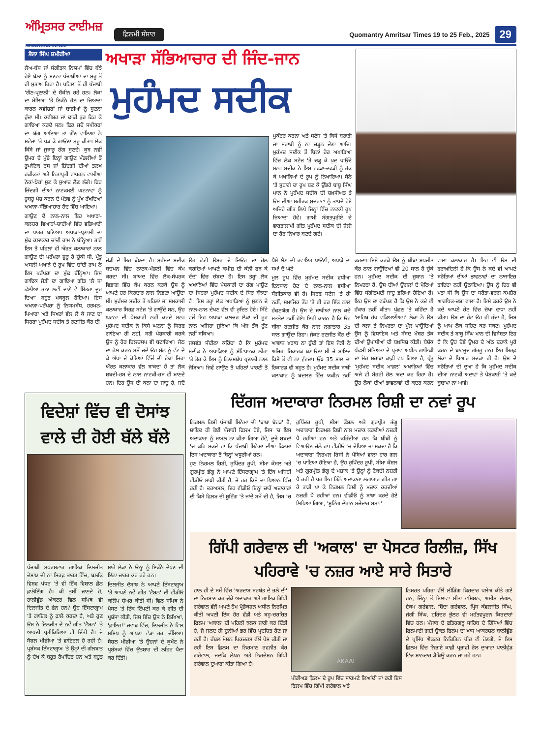ਅੰਮ੍ਰਿਤਸਰ ਟਾਈਮਜ਼ AMRITSAR TIMES
ਫ਼ਿਲਮੀ ਸੰਸਾਰ
Quomantry Amritsar Times 19 to 25 Feb., 2025
29
ਭੋਲਾ ਸਿੰਘ ਸ਼ਮੀਰੀਆ
ਲੈਅ-ਬੱਧ ਜਾਂ ਸੰਗੀਤਕ ਨਿਯਮਾਂ ਵਿੱਚ ਬੱਝੇ ਹੋਏ ਬੋਲਾਂ ਨੂੰ ਸੁਣਨਾ ਪੰਜਾਬੀਆਂ ਦਾ ਸ਼ੁਰੂ ਤੋਂ ਹੀ ਸੁਭਾਅ ਰਿਹਾ ਹੈ। ਪਹਿਲਾਂ ਤੋਂ ਹੀ ਪੰਜਾਬੀ 'ਗੌਣ-ਪ੍ਰਣਾਲੀ' ਦੇ ਸ਼ੌਕੀਨ ਰਹੇ ਹਨ। ਲੋਕਾਂ ਦਾ ਮੇਲਿਆਂ 'ਤੇ ਇਕੱਠੇ ਹੋਣ ਦਾ ਜ਼ਿਆਦਾ ਕਾਰਨ ਕਵੀਸ਼ਰਾਂ ਜਾਂ ਢਾਡੀਆਂ ਨੂੰ ਸੁਣਨਾ ਹੁੰਦਾ ਸੀ। ਕਵੀਸ਼ਰ ਜਾਂ ਢਾਡੀ ਤੁਰ ਫਿਰ ਕੇ ਗਾਇਆ ਕਰਦੇ ਸਨ। ਫਿਰ ਜਦੋਂ ਸਪੀਕਰਾਂ ਦਾ ਯੁੱਗ ਆਇਆ ਤਾਂ ਗੌਣ ਵਾਲਿਆਂ ਨੇ ਸਟੇਜਾਂ 'ਤੇ ਖੜ ਕੇ ਗਾਉਣਾ ਸ਼ੁਰੂ ਕੀਤਾ। ਲੋਕ ਕਿੱਸੇ ਜਾਂ ਜੁਝਾਰੂ ਰੰਗ ਸੁਣਦੇ। ਕੁਝ ਨਵੀਂ ਉਮਰ ਦੇ ਮੁੰਡੇ ਇਨ੍ਹਾਂ ਗਾਉਣ ਮੰਡਲੀਆਂ ਤੋਂ ਰੁਮਾਂਟਿਕ ਰਸ ਜਾਂ ਜ਼ਿੰਦਗੀ ਦੀਆਂ ਤਲਖ ਹਕੀਕਤਾਂ ਅਤੇ ਨਿਤਾਪ੍ਰਤੀ ਵਾਪਰਨ ਵਾਲੀਆਂ ਨੋਕਾਂ-ਝੋਕਾਂ ਸੁਣ ਕੇ ਸੁਆਦ ਲੈਣ ਲੱਗੇ। ਫਿਰ ਜ਼ਿੰਦਗੀ ਦੀਆਂ ਨਾਟਕਮਈ ਘਟਨਾਵਾਂ ਨੂੰ ਹੂਬਹੂ ਪੇਸ਼ ਕਰਨ ਦੇ ਮੰਤਵ ਨੂੰ ਮੁੱਖ ਰੱਖਦਿਆਂ ਅਖਾੜਾ-ਸੱਭਿਆਚਾਰ ਹੋਂਦ ਵਿੱਚ ਆਇਆ।
ਗਾਉਣ ਦੇ ਨਾਲ-ਨਾਲ ਇਹ ਅਖਾੜਾ-ਕਲਚਰ ਵਿਆਹਾਂ-ਸ਼ਾਦੀਆਂ ਵਿੱਚ ਵਡਿਆਈ ਦਾ ਪਾਤਰ ਬਣਿਆ। ਅਖਾੜਾ-ਪ੍ਰਣਾਲੀ ਦਾ ਮੁੱਢ ਕਲਾਕਾਰ ਚਾਂਦੀ ਰਾਮ ਨੇ ਬੰਨ੍ਹਿਆ। ਭਾਵੇਂ ਇਸ ਤੋਂ ਪਹਿਲਾਂ ਵੀ ਔਰਤ ਕਲਾਕਾਰਾਂ ਨਾਲ ਗਾਉਣ ਦੀ ਪਰੰਪਰਾ ਸ਼ੁਰੂ ਹੋ ਚੁੱਕੀ ਸੀ, ਪ੍ਰੰਤੂ ਅਸਲੀ ਅਖਾੜੇ ਦੇ ਰੂਪ ਵਿੱਚ ਚਾਂਦੀ ਰਾਮ ਨੇ ਇਸ ਪਰੰਪਰਾ ਦਾ ਮੁੱਢ ਬੰਨ੍ਹਿਆ। ਇਸ ਗਾਇਕ ਜੋੜੀ ਦਾ ਗਾਇਆ ਗੀਤ 'ਲੈ ਜਾ ਛੱਲੀਆਂ ਭੁਨਾ ਲਵੀਂ ਦਾਣੇ ਵੇ ਮਿੱਤਰਾ ਦੂਰ ਦਿਆ' ਬਹੁਤ ਮਕਬੂਲ ਹੋਇਆ। ਇਸ ਅਖਾੜਾ-ਪਰੰਪਰਾ ਨੂੰ ਨਿਯਮਬੱਧ, ਹਰਮਨ-ਪਿਆਰਾ ਅਤੇ ਸਿਖਰਾਂ ਵੱਲ ਲੈ ਕੇ ਜਾਣ ਦਾ ਸਿਹਰਾ ਮੁਹੰਮਦ ਸਦੀਕ ਤੇ ਰਣਜੀਤ ਕੌਰ ਦੀ
ਅਖਾੜਾ ਸੱਭਿਆਚਾਰ ਦੀ ਜਿੰਦ-ਜਾਨ
ਮੁਹੰਮਦ ਸਦੀਕ
ਮੁਕੱਰਰ ਕਰਨਾ ਅਤੇ ਸਟੇਜ 'ਤੇ ਕਿਸੇ ਬਰਾਤੀ ਜਾਂ ਸ਼ਰਾਬੀ ਨੂੰ ਨਾ ਚੜ੍ਹਨ ਦੇਣਾ ਆਦਿ। ਮੁਹੰਮਦ ਸਦੀਕ ਤੋਂ ਬਿਨਾਂ ਹੋਰ ਅਖਾੜਿਆਂ ਵਿੱਚ ਲੋਕ ਸਟੇਜ 'ਤੇ ਚੜ੍ਹ ਕੇ ਖ਼ੁਦ ਪਾਉਂਦੇ ਸਨ। ਸਦੀਕ ਨੇ ਇਸ ਹਫੜਾ-ਦਫੜੀ ਨੂੰ ਰੋਕ ਕੇ ਅਖਾੜਿਆਂ ਦੇ ਰੂਪ ਨੂੰ ਨਿਖਾਰਿਆ। ਸੋਨੇ 'ਤੇ ਸੁਹਾਗੇ ਦਾ ਰੂਪ ਬਣ ਕੇ ਉੱਭਰੇ ਬਾਬੂ ਸਿੰਘ ਮਾਨ ਨੇ ਮੁਹੰਮਦ ਸਦੀਕ ਦੀ ਸ਼ਖ਼ਸੀਅਤ ਤੇ ਉਸ ਦੀਆਂ ਸਰੀਰਕ ਮੁਦਰਾਵਾਂ ਨੂੰ ਭਾਂਪਦੇ ਹੋਏ ਅਜਿਹੇ ਗੀਤ ਲਿਖੇ ਜਿਨ੍ਹਾਂ ਵਿੱਚ ਨਾਟਕੀ ਰੂਪ ਜ਼ਿਆਦਾ ਹੋਵੇ। ਗਾਮੀ ਸੰਗਤਪੁਰੀਏ ਦੇ ਵਾਰਤਾਲਾਪੀ ਗੀਤ ਮੁਹੰਮਦ ਸਦੀਕ ਦੀ ਸ਼ੈਲੀ ਦਾ ਹੋਰ ਨਿਖਾਰ ਬਣਦੇ ਗਏ।
ਜੋੜੀ ਦੇ ਸਿਰ ਬੱਝਦਾ ਹੈ। ਮੁਹੰਮਦ ਸਦੀਕ ਬਚਪਨ ਵਿੱਚ ਨਾਟਕ-ਮੰਡਲੀ ਵਿੱਚ ਕੰਮ ਕਰਦਾ ਸੀ। ਬਾਅਦ ਵਿੱਚ ਲੋਕ-ਸੰਪਰਕ ਵਿਭਾਗ ਵਿੱਚ ਕੰਮ ਕਰਨ ਕਰਕੇ ਉਸ ਨੂੰ ਆਪਣੇ ਹਰ ਕਿਰਦਾਰ ਨਾਲ ਨਿਭਣਾ ਆਉਂਦਾ ਸੀ। ਮੁਹੰਮਦ ਸਦੀਕ ਤੋਂ ਪਹਿਲਾਂ ਜਾਂ ਸਮਕਾਲੀ ਕਲਾਕਾਰ ਸਿਰਫ਼ ਸਟੇਜ 'ਤੇ ਗਾਉਂਦੇ ਸਨ, ਉਹ ਘਟਨਾ ਦੀ ਪੇਸ਼ਕਾਰੀ ਨਹੀਂ ਕਰਦੇ ਸਨ। ਮੁਹੰਮਦ ਸਦੀਕ ਨੇ ਕਿਸੇ ਘਟਨਾ ਨੂੰ ਸਿਰਫ਼ ਗਾਇਆ ਹੀ ਨਹੀਂ, ਸਗੋਂ ਪੇਸ਼ਕਾਰੀ ਕਰਕੇ ਉਸ ਨੂੰ ਹੋਰ ਦਿਲਚਸਪ ਵੀ ਬਣਾਇਆ। ਜੇਠ ਦਾ ਰੋਲ ਕਰਨ ਸਮੇਂ ਜਦੋਂ ਉਹ ਮੁੱਛ ਨੂੰ ਵੱਟ ਦੇ ਕੇ ਅੱਖਾਂ ਦੇ ਕੋਇਆਂ ਵਿੱਚੋਂ ਦੀ ਟੇਢਾ ਜਿਹਾ ਔਰਤ ਕਲਾਕਾਰ ਵੱਲ ਝਾਕਦਾ ਹੈ ਤਾਂ ਲੋਕ ਸ਼ਬਦੀ-ਰਸ ਦੇ ਨਾਲ ਨਾਟਕੀ-ਰਸ ਵੀ ਮਾਣਦੇ ਹਨ। ਇਹ ਉਸ ਦੀ ਕਲਾ ਦਾ ਜਾਦੂ ਹੈ, ਜਦੋਂ ਉਹ ਛੋਟੀ ਉਮਰ ਦੇ ਦਿਉਰ ਦਾ ਰੋਲ ਕਰਦਿਆਂ ਆਪਣੇ ਕਮੀਜ਼ ਦੀ ਕੰਨੀ ਫੜ ਕੇ ਦੰਦਾਂ ਵਿੱਚ ਚੱਬਦਾ ਹੈ। ਇਸ ਤਰ੍ਹਾਂ ਲੋਕ ਅਖਾੜਿਆਂ ਵਿੱਚ ਪੇਸ਼ਕਾਰੀ ਦਾ ਰੰਗ ਪਾਉਣ ਦਾ ਸਿਹਰਾ ਮੁਹੰਮਦ ਸਦੀਕ ਦੇ ਸਿਰ ਬੱਝਦਾ ਹੈ। ਇਸ ਤਰ੍ਹਾਂ ਲੋਕ ਅਖਾੜਿਆਂ ਨੂੰ ਸੁਣਨ ਦੇ ਨਾਲ-ਨਾਲ ਦੇਖਣ ਵੱਲ ਵੀ ਰੁਚਿਤ ਹੋਏ। ਸਿੱਟੇ ਵਜੋਂ ਇਹ ਅਖਾੜਾ ਕਲਚਰ ਲੋਕਾਂ ਦੀ ਰੂਹ ਨਾਲ ਅਜਿਹਾ ਜੁੜਿਆ ਕਿ ਅੱਜ ਤੱਕ ਟੁੱਟ ਨਹੀਂ ਸਕਿਆ।
ਜਸਵੰਤ ਸੰਦੀਲਾ ਕਹਿੰਦਾ ਹੈ ਕਿ ਮੁਹੰਮਦ ਸਦੀਕ ਨੇ ਅਖਾੜਿਆਂ ਨੂੰ ਸੰਵਿਧਾਨਕ ਲੀਹਾਂ 'ਤੇ ਤੋਰ ਕੇ ਇਸ ਨੂੰ ਨਿਯਮਬੱਧ ਪ੍ਰਣਾਲੀ ਨਾਲ ਜੋੜਿਆ। ਜਿਵੇਂ ਗਾਉਣ ਤੋਂ ਪਹਿਲਾਂ ਪਾਰਟੀ ਤੋਂ ਪੈਸੇ ਲੈਣ ਦੀ ਰਵਾਇਤ ਪਾਉਣੀ, ਅਖਾੜੇ ਦਾ ਸਮਾਂ ਦੋ ਘੰਟੇ
ਮੂਲ ਰੂਪ ਵਿੱਚ ਮੁਹੰਮਦ ਸਦੀਕ ਵਧੀਆ ਇਨਸਾਨ ਹੋਣ ਦੇ ਨਾਲ-ਨਾਲ ਵਧੀਆ ਸੰਗੀਤਕਾਰ ਵੀ ਹੈ। ਸਿਰਫ਼ ਸਟੇਜ 'ਤੇ ਹੀ ਨਹੀਂ, ਸਮਾਜਿਕ ਤੌਰ 'ਤੇ ਵੀ ਹਰ ਇੱਕ ਨਾਲ ਹੰਢਣਯੋਗ ਹੈ। ਉਸ ਦੇ ਸਾਥੀਆਂ ਨਾਲ ਕਦੇ ਮਤਭੇਦ ਨਹੀਂ ਹੋਏ। ਇਹੀ ਕਾਰਨ ਹੈ ਕਿ ਉਹ ਬੀਬਾ ਰਣਜੀਤ ਕੌਰ ਨਾਲ ਲਗਾਤਾਰ 35 ਸਾਲ ਗਾਉਂਦਾ ਰਿਹਾ। ਜੇਕਰ ਰਣਜੀਤ ਕੌਰ ਦੀ ਆਵਾਜ਼ ਖ਼ਰਾਬ ਨਾ ਹੁੰਦੀ ਤਾਂ ਇਸ ਜੋੜੀ ਨੇ ਅਜਿਹਾ ਰਿਕਾਰਡ ਬਣਾਉਣਾ ਸੀ ਜੋ ਸ਼ਾਇਦ ਕਿਸੇ ਤੋਂ ਵੀ ਨਾ ਟੁੱਟਦਾ। ਉਂਝ 35 ਸਾਲ ਦਾ ਰਿਕਾਰਡ ਵੀ ਬਹੁਤ ਹੈ। ਮੁਹੰਮਦ ਸਦੀਕ ਸਾਥੀ ਕਲਾਕਾਰ ਨੂੰ ਬਦਲਣ ਵਿੱਚ ਯਕੀਨ ਨਹੀਂ ਕਰਦਾ। ਇਸੇ ਕਰਕੇ ਉਸ ਨੂੰ ਬੀਬਾ ਸੁਖਜੀਤ ਕੌਰ ਨਾਲ ਗਾਉਂਦਿਆਂ ਵੀ 20 ਸਾਲ ਹੋ ਚੁੱਕੇ ਹਨ। ਮੁਹੰਮਦ ਸਦੀਕ ਦੀ ਜ਼ੁਬਾਨ 'ਤੇ ਨਿਮਰਤਾ ਹੈ, ਉਸ ਦੀਆਂ ਉਂਗਲਾਂ ਦੇ ਪੋਟਿਆਂ ਵਿੱਚ ਸੰਗੀਤਮਈ ਜਾਦੂ ਭਰਿਆ ਹੋਇਆ ਹੈ। ਇਹ ਉਸ ਦਾ ਵਡੱਪਣ ਹੈ ਕਿ ਉਸ ਨੇ ਕਦੇ ਵੀ ਹੰਕਾਰ ਨਹੀਂ ਕੀਤਾ। ਪੁੱਛਣ 'ਤੇ ਕਹਿੰਦਾ ਹੈ 'ਸਾਹਿਬ ਹੱਥ ਵਡਿਆਈਆਂ।' ਲੋਕਾਂ ਨੇ ਉਸ ਦੀ ਕਲਾ ਤੇ ਨਿਮਰਤਾ ਦਾ ਮੁੱਲ ਪਾਉਂਦਿਆਂ ਉਸ ਨੂੰ ਵਿਧਾਇਕ ਅਤੇ ਸੰਸਦ ਮੈਂਬਰ ਤੱਕ ਦੀਆਂ ਉਪਾਧੀਆਂ ਦੀ ਬਖ਼ਸ਼ਿਸ਼ ਕੀਤੀ। ਬੇਸ਼ੱਕ ਪੱਛਮੀ ਸੱਭਿਅਤਾ ਦੇ ਪ੍ਰਭਾਵ ਅਧੀਨ ਗਾਇਕੀ ਦਾ ਸ਼ੋਰ ਸ਼ਰਾਬਾ ਕਾਫ਼ੀ ਵਧ ਗਿਆ ਹੈ, ਪ੍ਰੰਤੂ 'ਮੁਹੰਮਦ ਸਦੀਕ ਮਾਡਲ' ਅਖਾੜਿਆਂ ਵਿੱਚ ਅਜੇ ਵੀ ਮੋਹਰੀ ਰੋਲ ਅਦਾ ਕਰ ਰਿਹਾ ਹੈ। ਉਹ ਲੋਕਾਂ ਦੀਆਂ ਭਾਵਨਾਵਾਂ ਦੀ ਕਦਰ ਕਰਨ ਵਾਲਾ ਕਲਾਕਾਰ ਹੈ। ਇਹ ਵੀ ਉਸ ਦੀ ਫਰਾਖ਼ਦਿਲੀ ਹੈ ਕਿ ਉਸ ਨੇ ਕਦੇ ਵੀ ਆਪਣੇ ਸਰੋਤਿਆਂ ਦੀਆਂ ਭਾਵਨਾਵਾਂ ਦਾ ਨਾਜਾਇਜ਼ ਫਾਇਦਾ ਨਹੀਂ ਉਠਾਇਆ। ਉਸ ਨੂੰ ਇਹ ਵੀ ਪਤਾ ਸੀ ਕਿ ਉਸ ਦਾ ਸਰੋਤਾ-ਵਰਗ ਕਮਜ਼ੋਰ ਆਰਥਿਕ-ਦਸ਼ਾ ਵਾਲਾ ਹੈ। ਇਸੇ ਕਰਕੇ ਉਸ ਨੇ ਕਦੇ ਆਪਣੇ ਰੇਟ ਵਿੱਚ ਚੋਖਾ ਵਾਧਾ ਨਹੀਂ ਕੀਤਾ। ਉਸ ਦਾ ਰੇਟ ਉਹ ਹੀ ਹੁੰਦਾ ਹੈ, ਜਿਸ ਨੂੰ ਆਮ ਲੋਕ ਸਹਿਣ ਕਰ ਸਕਣ। ਮੁਹੰਮਦ ਸਦੀਕ ਤੇ ਬਾਬੂ ਸਿੰਘ ਮਾਨ ਦੀ ਵਿਸ਼ੇਸ਼ਤਾ ਇਹ ਹੈ ਕਿ ਉਹ ਦੋਵੇਂ ਉਮਰ ਦੇ ਅੱਠ ਦਹਾਕੇ ਪੂਰੇ ਕਰਨ ਦੇ ਬਾਵਜੂਦ ਗੱਭਰੂ ਹਨ। ਇਹ ਸਿਰਫ਼ ਲੋਕਾਂ ਦੇ ਪਿਆਰ ਸਦਕਾ ਹੀ ਹੈ। ਉਸ ਦੇ ਸਰੋਤਿਆਂ ਦੀ ਦੁਆ ਹੈ ਕਿ ਮੁਹੰਮਦ ਸਦੀਕ ਦੀਆਂ ਨਾਟਕੀ ਅਦਾਵਾਂ ਤੇ ਪੇਸ਼ਕਾਰੀ 'ਤੇ ਕਦੇ ਬੁਢਾਪਾ ਨਾ ਆਵੇ।
ਵਿਦੇਸ਼ਾਂ ਵਿੱਚ ਵੀ ਦੋਸਾਂਝ ਵਾਲੇ ਦੀ ਹੋਈ ਬੱਲੇ ਬੱਲੇ
ਪੰਜਾਬੀ ਸੁਪਰਸਟਾਰ ਗਾਇਕ ਦਿਲਜੀਤ ਦੋਸਾਂਝ ਦੀ ਨਾ ਸਿਰਫ਼ ਭਾਰਤ ਵਿੱਚ, ਬਲਕਿ ਵਿਸ਼ਵ ਪੱਧਰ 'ਤੇ ਵੀ ਇੱਕ ਵਿਸ਼ਾਲ ਫ਼ੈਨ ਫ਼ਾਲੋਇੰਗ ਹੈ। ਕੀ ਤੁਸੀਂ ਜਾਣਦੇ ਹੋ, ਹਾਲੀਵੁੱਡ ਐਕਟਰ ਵਿਲ ਸਮਿਥ ਵੀ ਦਿਲਜੀਤ ਦੇ ਫ਼ੈਨ ਹਨ? ਉਹ ਇੰਸਟਾਗ੍ਰਾਮ 'ਤੇ ਗਾਇਕ ਨੂੰ ਫ਼ਾਲੋ ਕਰਦਾ ਹੈ, ਅਤੇ ਹੁਣ ਉਸ ਨੇ ਦਿਲਜੀਤ ਦੇ ਨਵੇਂ ਗੀਤ 'ਟੈਸ਼ਨ' 'ਤੇ ਆਪਣੀ ਪ੍ਰਤੀਕਿਰਿਆ ਵੀ ਦਿੱਤੀ ਹੈ। ਜੋ ਸੋਸ਼ਲ ਮੀਡੀਆ 'ਤੇ ਵਾਇਰਲ ਹੋ ਰਹੀ ਹੈ। ਪ੍ਰਸ਼ੰਸਕ ਇੰਸਟਾਗ੍ਰਾਮ 'ਤੇ ਉਨ੍ਹਾਂ ਦੀ ਗੱਲਬਾਤ ਨੂੰ ਦੇਖ ਕੇ ਬਹੁਤ ਰੋਮਾਂਚਿਤ ਹਨ ਅਤੇ ਬਹੁਤ ਸਾਰੇ ਲੋਕਾਂ ਨੇ ਉਨ੍ਹਾਂ ਨੂੰ ਇਕੱਠੇ ਦੇਖਣ ਦੀ ਇੱਛਾ ਜ਼ਾਹਰ ਕਰ ਰਹੇ ਹਨ।
ਦਿਲਜੀਤ ਦੋਸਾਂਝ ਨੇ ਆਪਣੇ ਇੰਸਟਾਗ੍ਰਾਮ 'ਤੇ ਆਪਣੇ ਨਵੇਂ ਗੀਤ 'ਟੈਸ਼ਨ' ਦੀ ਵੀਡੀਓ ਕਲਿੱਪ ਸ਼ੇਅਰ ਕੀਤੀ ਸੀ। ਵਿਲ ਸਮਿਥ ਨੇ ਪੋਸਟ 'ਤੇ ਇੱਕ ਟਿੱਪਣੀ ਕਰ ਕੇ ਗੀਤ ਦੀ ਪ੍ਰਸ਼ੰਸਾ ਕੀਤੀ, ਜਿਸ ਵਿੱਚ ਉਸ ਨੇ ਲਿਖਿਆ, 'ਫ਼ਾਇਰ!' ਜਵਾਬ ਵਿੱਚ, ਦਿਲਜੀਤ ਨੇ ਵਿਲ ਸਮਿਥ ਨੂੰ ਆਪਣਾ ਵੱਡਾ ਭਰਾ ਦੱਸਿਆ। ਸੋਸ਼ਲ ਮੀਡੀਆ 'ਤੇ ਉਹਨਾਂ ਦੇ ਕੁਮੈਂਟ ਨੇ ਪ੍ਰਸ਼ੰਸਕਾਂ ਵਿੱਚ ਉਤਸ਼ਾਹ ਦੀ ਲਹਿਰ ਪੈਦਾ ਕਰ ਦਿੱਤੀ।
ਦਿੱਗਜ ਅਦਾਕਾਰਾ ਨਿਰਮਲ ਰਿਸ਼ੀ ਦਾ ਨਵਾਂ ਰੂਪ
ਨਿਰਮਲ ਰਿਸ਼ੀ ਪੰਜਾਬੀ ਸਿਨੇਮਾ ਦੀ 'ਬਾਬਾ ਬੋਹੜ' ਹੈ, ਸ਼ਾਇਦ ਹੀ ਕੋਈ ਪੰਜਾਬੀ ਫਿਲਮ ਹੋਵੇ, ਜਿਸ 'ਚ ਇਸ ਅਦਾਕਾਰਾ ਨੂੰ ਸ਼ਾਮਲ ਨਾ ਕੀਤਾ ਗਿਆ ਹੋਵੇ, ਦੂਜੇ ਸ਼ਬਦਾਂ 'ਚ ਕਹਿ ਸਕਦੇ ਹਾਂ ਕਿ ਪੰਜਾਬੀ ਸਿਨੇਮਾ ਦੀਆਂ ਫਿਲਮਾਂ ਇਸ ਅਦਾਕਾਰਾ ਤੋਂ ਬਿਨ੍ਹਾਂ ਅਧੂਰੀਆਂ ਹਨ।
ਹੁਣ ਨਿਰਮਲ ਰਿਸ਼ੀ, ਰੁਪਿੰਦਰ ਰੂਪੀ, ਸੀਮਾ ਕੌਸ਼ਲ ਅਤੇ ਗੁਰਪ੍ਰੀਤ ਭੰਗੂ ਨੇ ਆਪਣੇ ਇੰਸਟਾਗ੍ਰਾਮ 'ਤੇ ਇੱਕ ਅਜਿਹੀ ਵੀਡੀਓ ਸਾਂਝੀ ਕੀਤੀ ਹੈ, ਜੋ ਹਰ ਕਿਸੇ ਦਾ ਧਿਆਨ ਖਿੱਚ ਰਹੀ ਹੈ। ਦਰਅਸਲ, ਇਹ ਵੀਡੀਓ ਇਨ੍ਹਾਂ ਚਾਰੋਂ ਅਦਾਕਾਰਾਂ ਦੀ ਕਿਸੇ ਫਿਲਮ ਦੀ ਸ਼ੂਟਿੰਗ 'ਤੇ ਜਾਂਦੇ ਸਮੇਂ ਦੀ ਹੈ, ਜਿਸ 'ਚ ਰੁਪਿੰਦਰ ਰੂਪੀ, ਸੀਮਾ ਕੌਸ਼ਲ ਅਤੇ ਗੁਰਪ੍ਰੀਤ ਭੰਗੂ ਅਦਾਕਾਰਾ ਨਿਰਮਲ ਰਿਸ਼ੀ ਨਾਲ ਮਜ਼ਾਕ ਕਰਦੀਆਂ ਨਜ਼ਰੀ ਪੈ ਰਹੀਆਂ ਹਨ ਅਤੇ ਕਹਿੰਦੀਆਂ ਹਨ ਕਿ ਬੀਬੀ ਨੂੰ ਵਿਆਉਣ ਚੱਲੇ ਹਾਂ। ਵੀਡੀਓ 'ਚ ਦੇਖਿਆ ਜਾ ਸਕਦਾ ਹੈ ਕਿ ਅਦਾਕਾਰਾ ਨਿਰਮਲ ਰਿਸ਼ੀ ਨੇ ਪੈਸਿਆਂ ਵਾਲਾ ਹਾਰ ਗਲ 'ਚ ਪਾਇਆ ਹੋਇਆ ਹੈ, ਉਹ ਰੁਪਿੰਦਰ ਰੂਪੀ, ਸੀਮਾ ਕੌਸ਼ਲ ਅਤੇ ਗੁਰਪ੍ਰੀਤ ਭੰਗੂ ਦੇ ਮਜ਼ਾਕ 'ਤੇ ਉਨ੍ਹਾਂ ਨੂੰ ਟੋਕਦੀ ਨਜ਼ਰੀ ਪੈ ਰਹੀ ਹੈ ਪਰ ਇਹ ਤਿੰਨੋਂ ਅਦਾਕਾਰਾਂ ਲਗਾਤਾਰ ਗੀਤ ਗਾ ਕੇ ਤਾੜੀ ਪਾ ਕੇ ਨਿਰਮਲ ਰਿਸ਼ੀ ਨੂੰ ਮਜ਼ਾਕ ਕਰਦੀਆਂ ਨਜ਼ਰੀ ਪੈ ਰਹੀਆਂ ਹਨ। ਵੀਡੀਓ ਨੂੰ ਸਾਂਝਾ ਕਰਦੇ ਹੋਏ ਲਿਖਿਆ ਗਿਆ, 'ਸ਼ੂਟਿੰਗ ਦੌਰਾਨ ਮਜ਼ੇਦਾਰ ਸਮਾਂ।'
ਗਿੱਪੀ ਗਰੇਵਾਲ ਦੀ 'ਅਕਾਲ' ਦਾ ਪੋਸਟਰ ਰਿਲੀਜ਼, ਸਿੱਖ ਪਹਿਰਾਵੇ 'ਚ ਨਜ਼ਰ ਆਏ ਸਾਰੇ ਸਿਤਾਰੇ
ਹਾਲ ਹੀ ਦੇ ਸਮੇਂ ਵਿੱਚ 'ਅਰਦਾਸ ਸਰਬੱਤ ਦੇ ਭਲੇ ਦੀ' ਦਾ ਨਿਰਮਾਣ ਕਰ ਚੁੱਕੇ ਅਦਾਕਾਰ ਅਤੇ ਗਾਇਕ ਗਿੱਪੀ ਗਰੇਵਾਲ ਵੱਲੋਂ ਅਪਣੇ ਹੋਮ ਪ੍ਰੋਡੋਕਸ਼ਨ ਅਧੀਨ ਨਿਰਮਿਤ ਕੀਤੀ ਅਪਣੀ ਇੱਕ ਹੋਰ ਵੱਡੀ ਅਤੇ ਬਹੁ-ਚਰਚਿਤ ਫ਼ਿਲਮ 'ਅਕਾਲ' ਦੀ ਪਹਿਲੀ ਝਲਕ ਜਾਰੀ ਕਰ ਦਿੱਤੀ ਹੈ, ਜੋ ਜਲਦ ਹੀ ਦੁਨੀਆਂ ਭਰ ਵਿੱਚ ਪ੍ਰਦਸ਼ਿਤ ਹੋਣ ਜਾ ਰਹੀ ਹੈ। ਹੰਬਲ ਮੋਸ਼ਨ ਪਿਕਚਰਸ ਵੱਲੋਂ ਪੇਸ਼ ਕੀਤੀ ਜਾ ਰਹੀ ਇਸ ਫ਼ਿਲਮ ਦਾ ਨਿਰਮਾਣ ਰਵਨੀਤ ਕੌਰ ਗਰੇਵਾਲ, ਜਦਕਿ ਲੇਖਨ ਅਤੇ ਨਿਰਦੇਸ਼ਨ ਗਿੱਪੀ ਗਰੇਵਾਲ ਦੁਆਰਾ ਕੀਤਾ ਗਿਆ ਹੈ।
AKAAL
ਪੀਰੀਅਡ ਫ਼ਿਲਮ ਦੇ ਰੂਪ ਵਿੱਚ ਸਾਹਮਣੇ ਲਿਆਂਦੀ ਜਾ ਰਹੀ ਇਸ ਫ਼ਿਲਮ ਵਿੱਚ ਗਿੱਪੀ ਗਰੇਵਾਲ ਅਤੇ
ਨਿਮਰਤ ਖਹਿਰਾ ਵੱਲੋਂ ਲੀਡਿੰਗ ਕਿਰਦਾਰ ਪਲੇਅ ਕੀਤੇ ਗਏ ਹਨ, ਜਿੰਨ੍ਹਾਂ ਤੋਂ ਇਲਾਵਾ ਮੀਤਾ ਵਸ਼ਿਸ਼ਠ, ਅਸ਼ੀਸ਼ ਦੁੱਗਲ, ਏਕਮ ਗਰੇਵਾਲ, ਸ਼ਿੰਦਾ ਗਰੇਵਾਲ, ਪ੍ਰਿੰਸ ਕੰਵਲਜੀਤ ਸਿੰਘ, ਜੱਗੀ ਸਿੰਘ, ਹਰਿੰਦਰ ਭੁੱਲਰ ਵੀ ਮਹੱਤਵਪੂਰਨ ਕਿਰਦਾਰਾਂ ਵਿੱਚ ਹਨ। ਪੰਜਾਬ ਦੇ ਫ਼ਤਿਹਗੜ੍ਹ ਸਾਹਿਬ ਦੇ ਹਿੱਸਿਆਂ ਵਿੱਚ ਫ਼ਿਲਮਾਈ ਗਈ ਉਕਤ ਫ਼ਿਲਮ ਦਾ ਖਾਸ ਆਕਰਸ਼ਨ ਬਾਲੀਵੁੱਡ ਦੇ ਪ੍ਰਸਿੱਧ ਐਕਟਰ ਨਿਕਿਤਿਨ ਧੀਰ ਵੀ ਹੋਣਗੇ, ਜੋ ਇਸ ਫ਼ਿਲਮ ਵਿੱਚ ਨਿਭਾਏ ਕਾਫ਼ੀ ਪ੍ਰਭਾਵੀ ਰੋਲ ਦੁਆਰਾ ਪਾਲੀਵੁੱਡ ਵਿੱਚ ਸ਼ਾਨਦਾਰ ਡੈਬਿਊ ਕਰਨ ਜਾ ਰਹੇ ਹਨ।